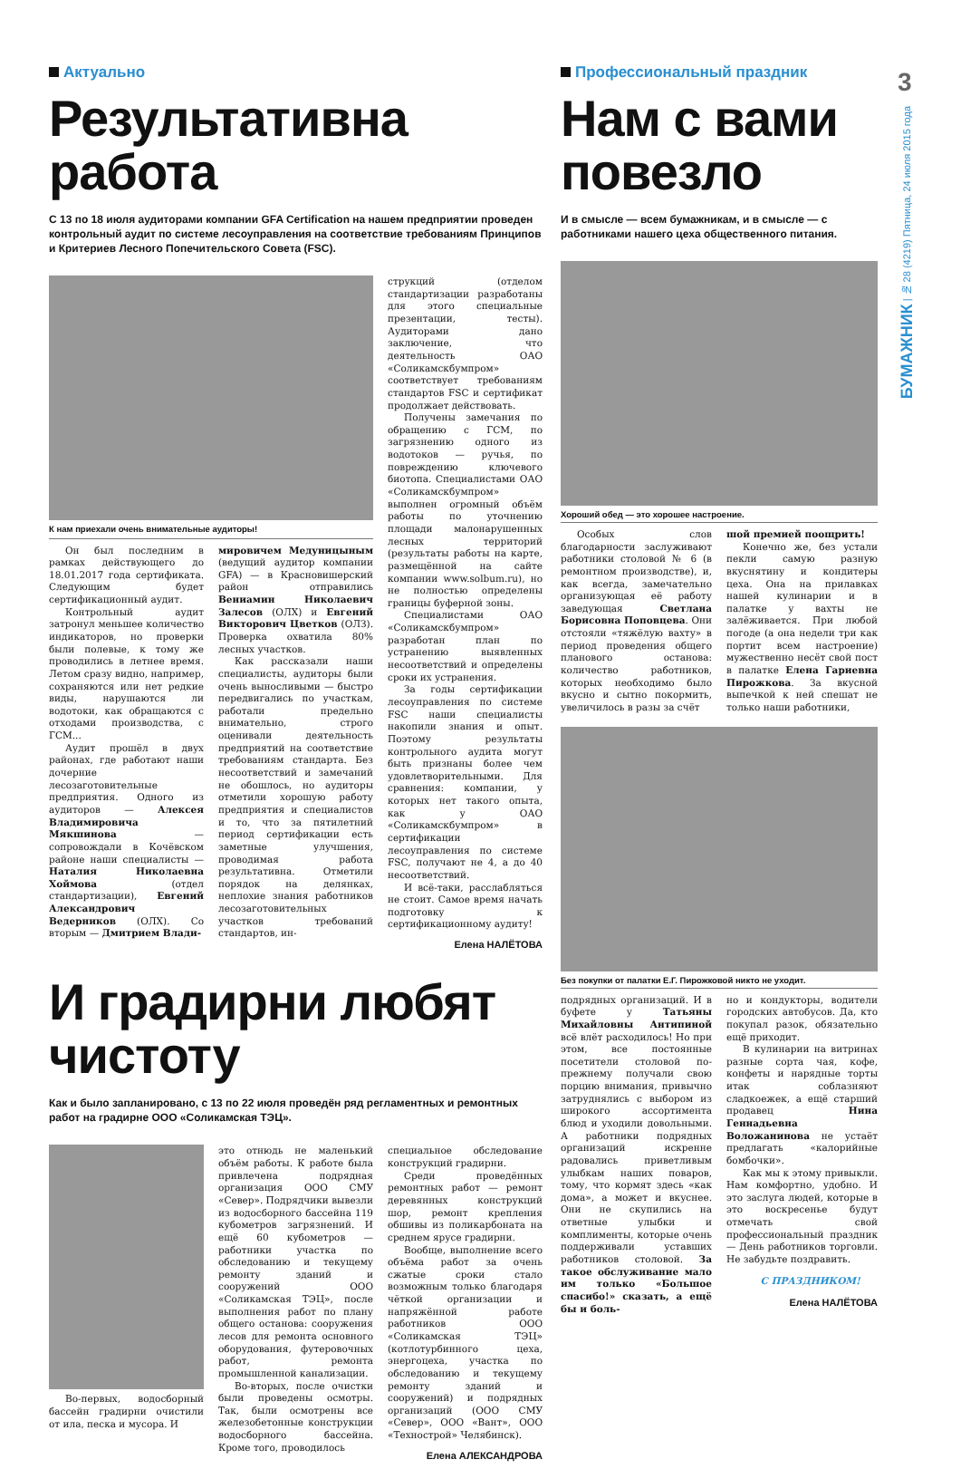3
БУМАЖНИК | № 28 (4219) Пятница, 24 июля 2015 года
Актуально
Результативна работа
С 13 по 18 июля аудиторами компании GFA Certification на нашем предприятии проведен контрольный аудит по системе лесоуправления на соответствие требованиям Принципов и Критериев Лесного Попечительского Совета (FSC).
К нам приехали очень внимательные аудиторы!
Он был последним в рамках действующего до 18.01.2017 года сертификата. Следующим будет сертификационный аудит.
Контрольный аудит затронул меньшее количество индикаторов, но проверки были полевые, к тому же проводились в летнее время. Летом сразу видно, например, сохраняются или нет редкие виды, нарушаются ли водотоки, как обращаются с отходами производства, с ГСМ...
Аудит прошёл в двух районах, где работают наши дочерние лесозаготовительные предприятия. Одного из аудиторов — Алексея Владимировича Мякшинова — сопровождали в Кочёвском районе наши специалисты — Наталия Николаевна Хоймова (отдел стандартизации), Евгений Александрович Ведерников (ОЛХ). Со вторым — Дмитрием Влади-
мировичем Медуницыным (ведущий аудитор компании GFA) — в Красновишерский район отправились Вениамин Николаевич Залесов (ОЛХ) и Евгений Викторович Цветков (ОЛЗ). Проверка охватила 80% лесных участков.
Как рассказали наши специалисты, аудиторы были очень выносливыми — быстро передвигались по участкам, работали предельно внимательно, строго оценивали деятельность предприятий на соответствие требованиям стандарта. Без несоответствий и замечаний не обошлось, но аудиторы отметили хорошую работу предприятия и специалистов и то, что за пятилетний период сертификации есть заметные улучшения, проводимая работа результативна. Отметили порядок на делянках, неплохие знания работников лесозаготовительных участков требований стандартов, ин-
струкций (отделом стандартизации разработаны для этого специальные презентации, тесты). Аудиторами дано заключение, что деятельность ОАО «Соликамскбумпром» соответствует требованиям стандартов FSC и сертификат продолжает действовать.
Получены замечания по обращению с ГСМ, по загрязнению одного из водотоков — ручья, по повреждению ключевого биотопа. Специалистами ОАО «Соликамскбумпром» выполнен огромный объём работы по уточнению площади малонарушенных лесных территорий (результаты работы на карте, размещённой на сайте компании www.solbum.ru), но не полностью определены границы буферной зоны.
Специалистами ОАО «Соликамскбумпром» разработан план по устранению выявленных несоответствий и определены сроки их устранения.
За годы сертификации лесоуправления по системе FSC наши специалисты накопили знания и опыт. Поэтому результаты контрольного аудита могут быть признаны более чем удовлетворительными. Для сравнения: компании, у которых нет такого опыта, как у ОАО «Соликамскбумпром» в сертификации лесоуправления по системе FSC, получают не 4, а до 40 несоответствий.
И всё-таки, расслабляться не стоит. Самое время начать подготовку к сертификационному аудиту!
Елена НАЛЁТОВА
И градирни любят чистоту
Как и было запланировано, с 13 по 22 июля проведён ряд регламентных и ремонтных работ на градирне ООО «Соликамская ТЭЦ».
Во-первых, водосборный бассейн градирни очистили от ила, песка и мусора. И
это отнюдь не маленький объём работы. К работе была привлечена подрядная организация ООО СМУ «Север». Подрядчики вывезли из водосборного бассейна 119 кубометров загрязнений. И ещё 60 кубометров — работники участка по обследованию и текущему ремонту зданий и сооружений ООО «Соликамская ТЭЦ», после выполнения работ по плану общего останова: сооружения лесов для ремонта основного оборудования, футеровочных работ, ремонта промышленной канализации.
Во-вторых, после очистки были проведены осмотры. Так, были осмотрены все железобетонные конструкции водосборного бассейна. Кроме того, проводилось
специальное обследование конструкций градирни.
Среди проведённых ремонтных работ — ремонт деревянных конструкций шор, ремонт крепления обшивы из поликарбоната на среднем ярусе градирни.
Вообще, выполнение всего объёма работ за очень сжатые сроки стало возможным только благодаря чёткой организации и напряжённой работе работников ООО «Соликамская ТЭЦ» (котлотурбинного цеха, энергоцеха, участка по обследованию и текущему ремонту зданий и сооружений) и подрядных организаций (ООО СМУ «Север», ООО «Вант», ООО «Технострой» Челябинск).
Елена АЛЕКСАНДРОВА
Профессиональный праздник
Нам с вами повезло
И в смысле — всем бумажникам, и в смысле — с работниками нашего цеха общественного питания.
Хороший обед — это хорошее настроение.
Особых слов благодарности заслуживают работники столовой № 6 (в ремонтном производстве), и, как всегда, замечательно организующая её работу заведующая Светлана Борисовна Поповцева. Они отстояли «тяжёлую вахту» в период проведения общего планового останова: количество работников, которых необходимо было вкусно и сытно покормить, увеличилось в разы за счёт
шой премией поощрить!
Конечно же, без устали пекли самую разную вкуснятину и кондитеры цеха. Она на прилавках нашей кулинарии и в палатке у вахты не залёживается. При любой погоде (а она недели три как портит всем настроение) мужественно несёт свой пост в палатке Елена Гариевна Пирожкова. За вкусной выпечкой к ней спешат не только наши работники,
Без покупки от палатки Е.Г. Пирожковой никто не уходит.
подрядных организаций. И в буфете у Татьяны Михайловны Антипиной всё влёт расходилось! Но при этом, все постоянные посетители столовой по-прежнему получали свою порцию внимания, привычно затруднялись с выбором из широкого ассортимента блюд и уходили довольными. А работники подрядных организаций искренне радовались приветливым улыбкам наших поваров, тому, что кормят здесь «как дома», а может и вкуснее. Они не скупились на ответные улыбки и комплименты, которые очень поддерживали уставших работников столовой. За такое обслуживание мало им только «Большое спасибо!» сказать, а ещё бы и боль-
но и кондукторы, водители городских автобусов. Да, кто покупал разок, обязательно ещё приходит.
В кулинарии на витринах разные сорта чая, кофе, конфеты и нарядные торты итак соблазняют сладкоежек, а ещё старший продавец Нина Геннадьевна Воложанинова не устаёт предлагать «калорийные бомбочки».
Как мы к этому привыкли. Нам комфортно, удобно. И это заслуга людей, которые в это воскресенье будут отмечать свой профессиональный праздник — День работников торговли. Не забудьте поздравить.
С ПРАЗДНИКОМ!
Елена НАЛЁТОВА